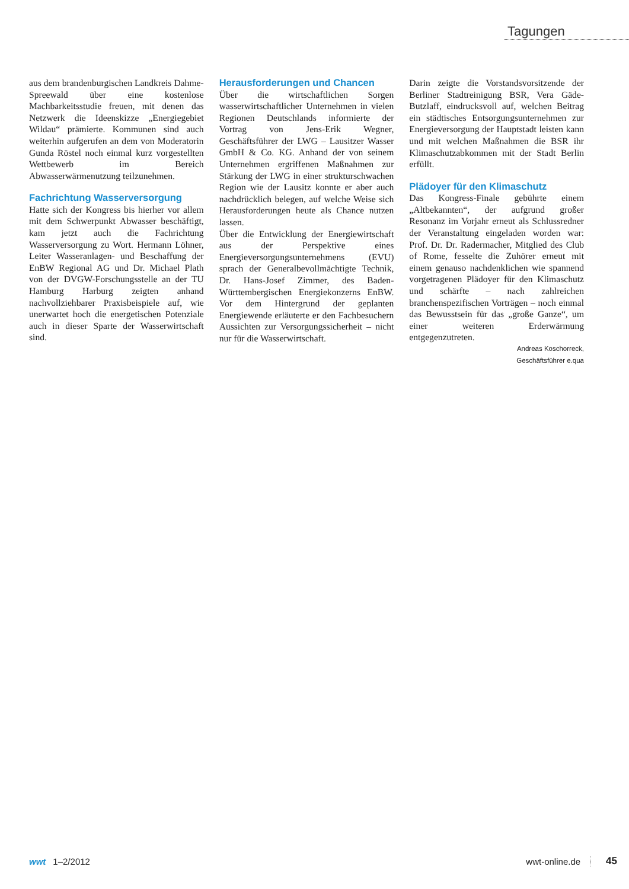Tagungen
aus dem brandenburgischen Landkreis Dahme-Spreewald über eine kostenlose Machbarkeitsstudie freuen, mit denen das Netzwerk die Ideenskizze „Energiegebiet Wildau“ prämierte. Kommunen sind auch weiterhin aufgerufen an dem von Moderatorin Gunda Röstel noch einmal kurz vorgestellten Wettbewerb im Bereich Abwasserwärmenutzung teilzunehmen.
Fachrichtung Wasserversorgung
Hatte sich der Kongress bis hierher vor allem mit dem Schwerpunkt Abwasser beschäftigt, kam jetzt auch die Fachrichtung Wasserversorgung zu Wort. Hermann Löhner, Leiter Wasseranlagen- und Beschaffung der EnBW Regional AG und Dr. Michael Plath von der DVGW-Forschungsstelle an der TU Hamburg Harburg zeigten anhand nachvollziehbarer Praxisbeispiele auf, wie unerwartet hoch die energetischen Potenziale auch in dieser Sparte der Wasserwirtschaft sind.
Herausforderungen und Chancen
Über die wirtschaftlichen Sorgen wasserwirtschaftlicher Unternehmen in vielen Regionen Deutschlands informierte der Vortrag von Jens-Erik Wegner, Geschäftsführer der LWG – Lausitzer Wasser GmbH & Co. KG. Anhand der von seinem Unternehmen ergriffenen Maßnahmen zur Stärkung der LWG in einer strukturschwachen Region wie der Lausitz konnte er aber auch nachdrücklich belegen, auf welche Weise sich Herausforderungen heute als Chance nutzen lassen.
Über die Entwicklung der Energiewirtschaft aus der Perspektive eines Energieversorgungsunternehmens (EVU) sprach der Generalbevollmächtigte Technik, Dr. Hans-Josef Zimmer, des Baden-Württembergischen Energiekonzerns EnBW. Vor dem Hintergrund der geplanten Energiewende erläuterte er den Fachbesuchern Aussichten zur Versorgungssicherheit – nicht nur für die Wasserwirtschaft.
Darin zeigte die Vorstandsvorsitzende der Berliner Stadtreinigung BSR, Vera Gäde-Butzlaff, eindrucksvoll auf, welchen Beitrag ein städtisches Entsorgungsunternehmen zur Energieversorgung der Hauptstadt leisten kann und mit welchen Maßnahmen die BSR ihr Klimaschutzabkommen mit der Stadt Berlin erfüllt.
Plädoyer für den Klimaschutz
Das Kongress-Finale gebührte einem „Altbekannten“, der aufgrund großer Resonanz im Vorjahr erneut als Schlussredner der Veranstaltung eingeladen worden war: Prof. Dr. Dr. Radermacher, Mitglied des Club of Rome, fesselte die Zuhörer erneut mit einem genauso nachdenklichen wie spannend vorgetragenen Plädoyer für den Klimaschutz und schärfte – nach zahlreichen branchenspezifischen Vorträgen – noch einmal das Bewusstsein für das „große Ganze“, um einer weiteren Erderwärmung entgegenzutreten.
Andreas Koschorreck,
Geschäftsführer e.qua
wwt 1–2/2012 wwt-online.de 45